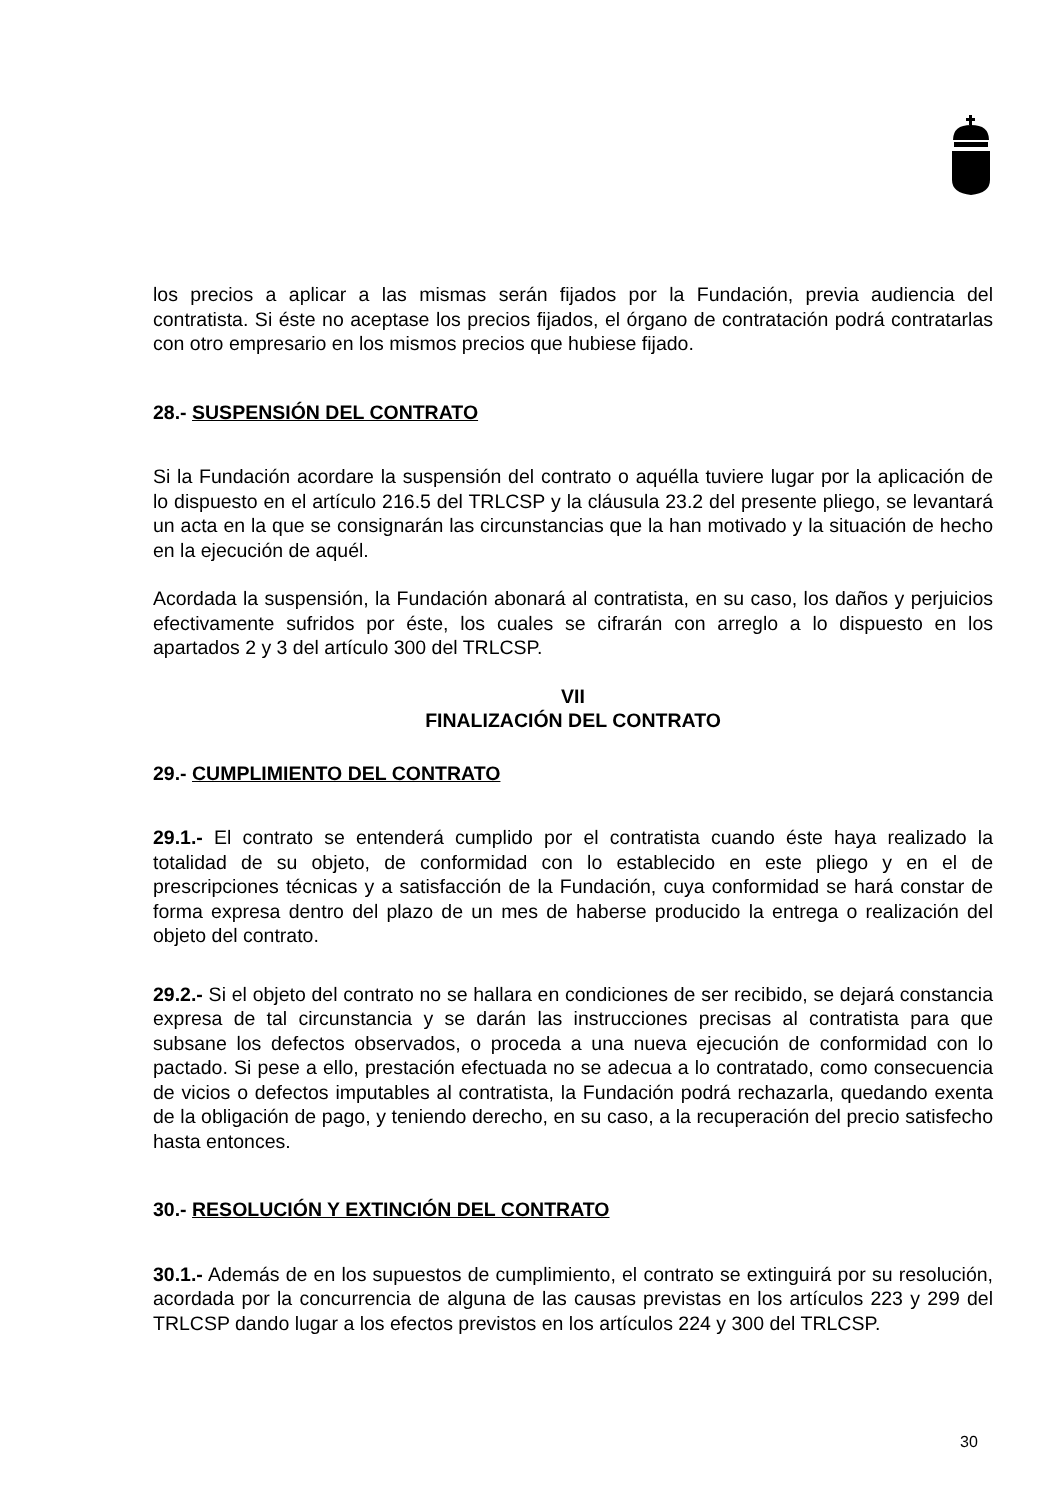los precios a aplicar a las mismas serán fijados por la Fundación, previa audiencia del contratista. Si éste no aceptase los precios fijados, el órgano de contratación podrá contratarlas con otro empresario en los mismos precios que hubiese fijado.
28.- SUSPENSIÓN DEL CONTRATO
Si la Fundación acordare la suspensión del contrato o aquélla tuviere lugar por la aplicación de lo dispuesto en el artículo 216.5 del TRLCSP y la cláusula 23.2 del presente pliego, se levantará un acta en la que se consignarán las circunstancias que la han motivado y la situación de hecho en la ejecución de aquél.
Acordada la suspensión, la Fundación abonará al contratista, en su caso, los daños y perjuicios efectivamente sufridos por éste, los cuales se cifrarán con arreglo a lo dispuesto en los apartados 2 y 3 del artículo 300 del TRLCSP.
VII
FINALIZACIÓN DEL CONTRATO
29.- CUMPLIMIENTO DEL CONTRATO
29.1.- El contrato se entenderá cumplido por el contratista cuando éste haya realizado la totalidad de su objeto, de conformidad con lo establecido en este pliego y en el de prescripciones técnicas y a satisfacción de la Fundación, cuya conformidad se hará constar de forma expresa dentro del plazo de un mes de haberse producido la entrega o realización del objeto del contrato.
29.2.- Si el objeto del contrato no se hallara en condiciones de ser recibido, se dejará constancia expresa de tal circunstancia y se darán las instrucciones precisas al contratista para que subsane los defectos observados, o proceda a una nueva ejecución de conformidad con lo pactado. Si pese a ello, prestación efectuada no se adecua a lo contratado, como consecuencia de vicios o defectos imputables al contratista, la Fundación podrá rechazarla, quedando exenta de la obligación de pago, y teniendo derecho, en su caso, a la recuperación del precio satisfecho hasta entonces.
30.- RESOLUCIÓN Y EXTINCIÓN DEL CONTRATO
30.1.- Además de en los supuestos de cumplimiento, el contrato se extinguirá por su resolución, acordada por la concurrencia de alguna de las causas previstas en los artículos 223 y 299 del TRLCSP dando lugar a los efectos previstos en los artículos 224 y 300 del TRLCSP.
30